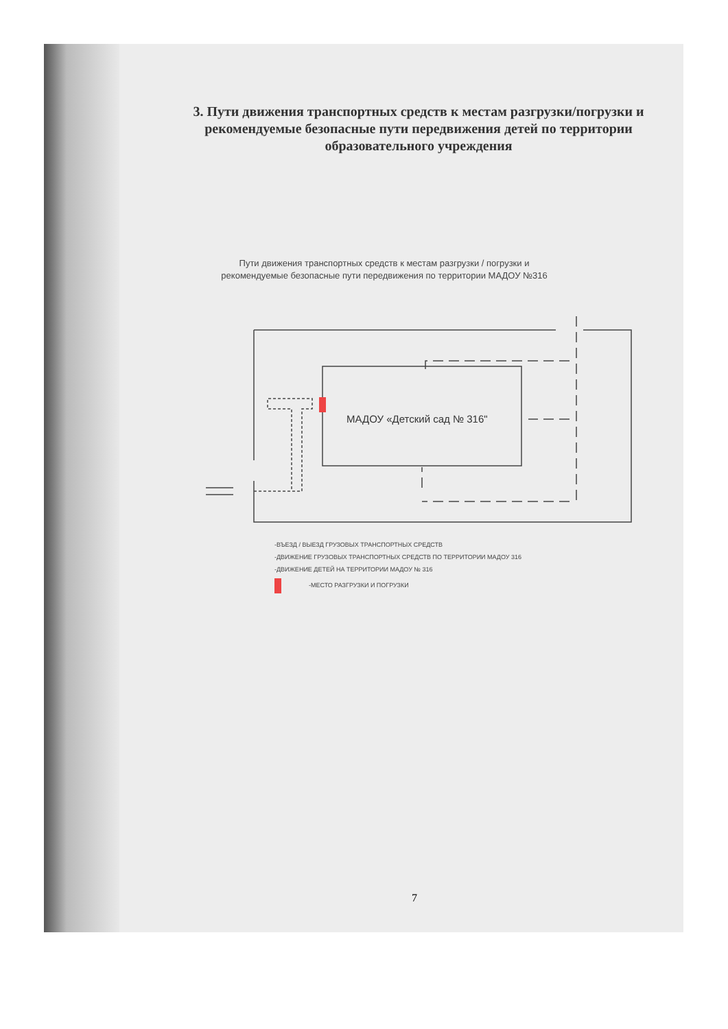3. Пути движения транспортных средств к местам разгрузки/погрузки и рекомендуемые безопасные пути передвижения детей по территории образовательного учреждения
Пути движения транспортных средств к местам разгрузки / погрузки и рекомендуемые безопасные пути передвижения по территории МАДОУ №316
МАДОУ «Детский сад № 316"
-ВЪЕЗД / ВЫЕЗД ГРУЗОВЫХ ТРАНСПОРТНЫХ СРЕДСТВ
-ДВИЖЕНИЕ ГРУЗОВЫХ ТРАНСПОРТНЫХ СРЕДСТВ ПО ТЕРРИТОРИИ МАДОУ 316
-ДВИЖЕНИЕ ДЕТЕЙ НА ТЕРРИТОРИИ МАДОУ № 316
-МЕСТО РАЗГРУЗКИ И ПОГРУЗКИ
7